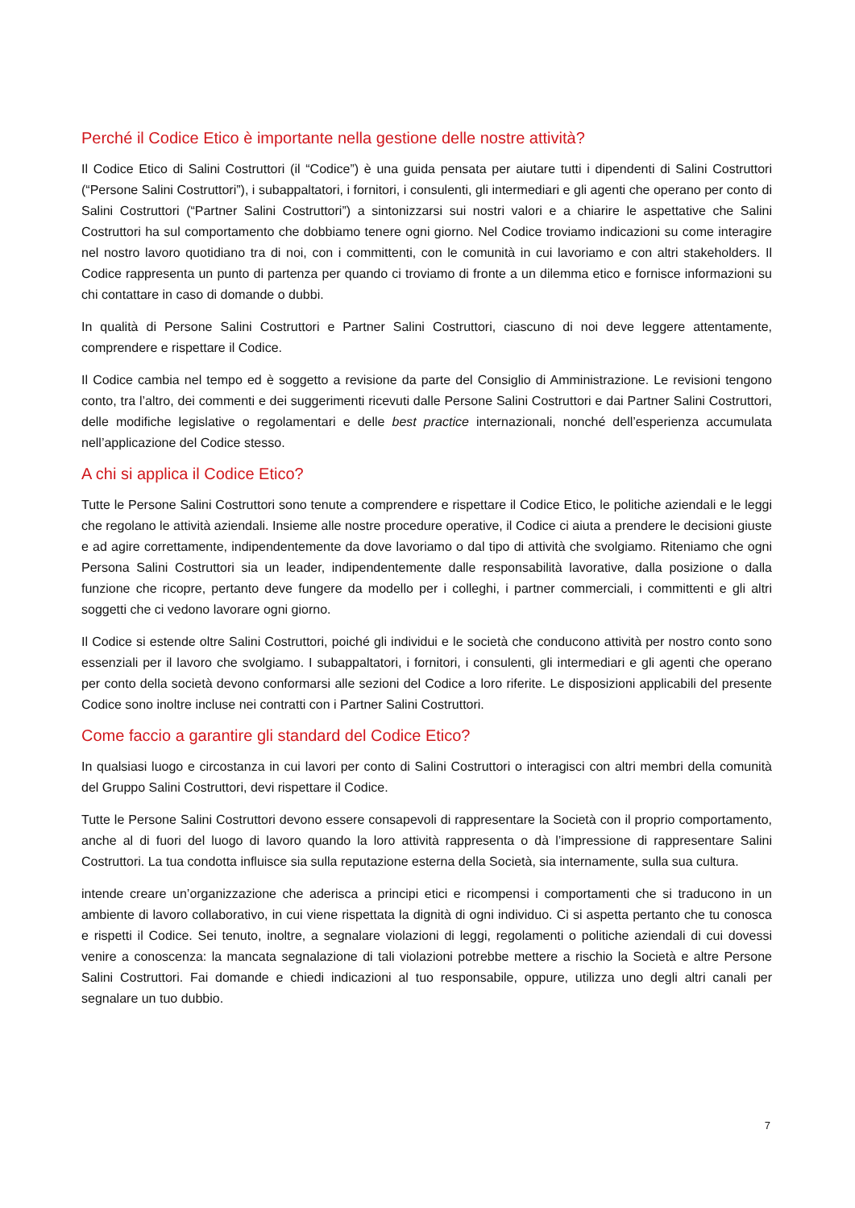Perché il Codice Etico è importante nella gestione delle nostre attività?
Il Codice Etico di Salini Costruttori (il “Codice”) è una guida pensata per aiutare tutti i dipendenti di Salini Costruttori (“Persone Salini Costruttori”), i subappaltatori, i fornitori, i consulenti, gli intermediari e gli agenti che operano per conto di Salini Costruttori (“Partner Salini Costruttori”) a sintonizzarsi sui nostri valori e a chiarire le aspettative che Salini Costruttori ha sul comportamento che dobbiamo tenere ogni giorno. Nel Codice troviamo indicazioni su come interagire nel nostro lavoro quotidiano tra di noi, con i committenti, con le comunità in cui lavoriamo e con altri stakeholders. Il Codice rappresenta un punto di partenza per quando ci troviamo di fronte a un dilemma etico e fornisce informazioni su chi contattare in caso di domande o dubbi.
In qualità di Persone Salini Costruttori e Partner Salini Costruttori, ciascuno di noi deve leggere attentamente, comprendere e rispettare il Codice.
Il Codice cambia nel tempo ed è soggetto a revisione da parte del Consiglio di Amministrazione. Le revisioni tengono conto, tra l’altro, dei commenti e dei suggerimenti ricevuti dalle Persone Salini Costruttori e dai Partner Salini Costruttori, delle modifiche legislative o regolamentari e delle best practice internazionali, nonché dell’esperienza accumulata nell’applicazione del Codice stesso.
A chi si applica il Codice Etico?
Tutte le Persone Salini Costruttori sono tenute a comprendere e rispettare il Codice Etico, le politiche aziendali e le leggi che regolano le attività aziendali. Insieme alle nostre procedure operative, il Codice ci aiuta a prendere le decisioni giuste e ad agire correttamente, indipendentemente da dove lavoriamo o dal tipo di attività che svolgiamo. Riteniamo che ogni Persona Salini Costruttori sia un leader, indipendentemente dalle responsabilità lavorative, dalla posizione o dalla funzione che ricopre, pertanto deve fungere da modello per i colleghi, i partner commerciali, i committenti e gli altri soggetti che ci vedono lavorare ogni giorno.
Il Codice si estende oltre Salini Costruttori, poiché gli individui e le società che conducono attività per nostro conto sono essenziali per il lavoro che svolgiamo. I subappaltatori, i fornitori, i consulenti, gli intermediari e gli agenti che operano per conto della società devono conformarsi alle sezioni del Codice a loro riferite. Le disposizioni applicabili del presente Codice sono inoltre incluse nei contratti con i Partner Salini Costruttori.
Come faccio a garantire gli standard del Codice Etico?
In qualsiasi luogo e circostanza in cui lavori per conto di Salini Costruttori o interagisci con altri membri della comunità del Gruppo Salini Costruttori, devi rispettare il Codice.
Tutte le Persone Salini Costruttori devono essere consapevoli di rappresentare la Società con il proprio comportamento, anche al di fuori del luogo di lavoro quando la loro attività rappresenta o dà l’impressione di rappresentare Salini Costruttori. La tua condotta influisce sia sulla reputazione esterna della Società, sia internamente, sulla sua cultura.
intende creare un’organizzazione che aderisca a principi etici e ricompensi i comportamenti che si traducono in un ambiente di lavoro collaborativo, in cui viene rispettata la dignità di ogni individuo. Ci si aspetta pertanto che tu conosca e rispetti il Codice. Sei tenuto, inoltre, a segnalare violazioni di leggi, regolamenti o politiche aziendali di cui dovessi venire a conoscenza: la mancata segnalazione di tali violazioni potrebbe mettere a rischio la Società e altre Persone Salini Costruttori. Fai domande e chiedi indicazioni al tuo responsabile, oppure, utilizza uno degli altri canali per segnalare un tuo dubbio.
7